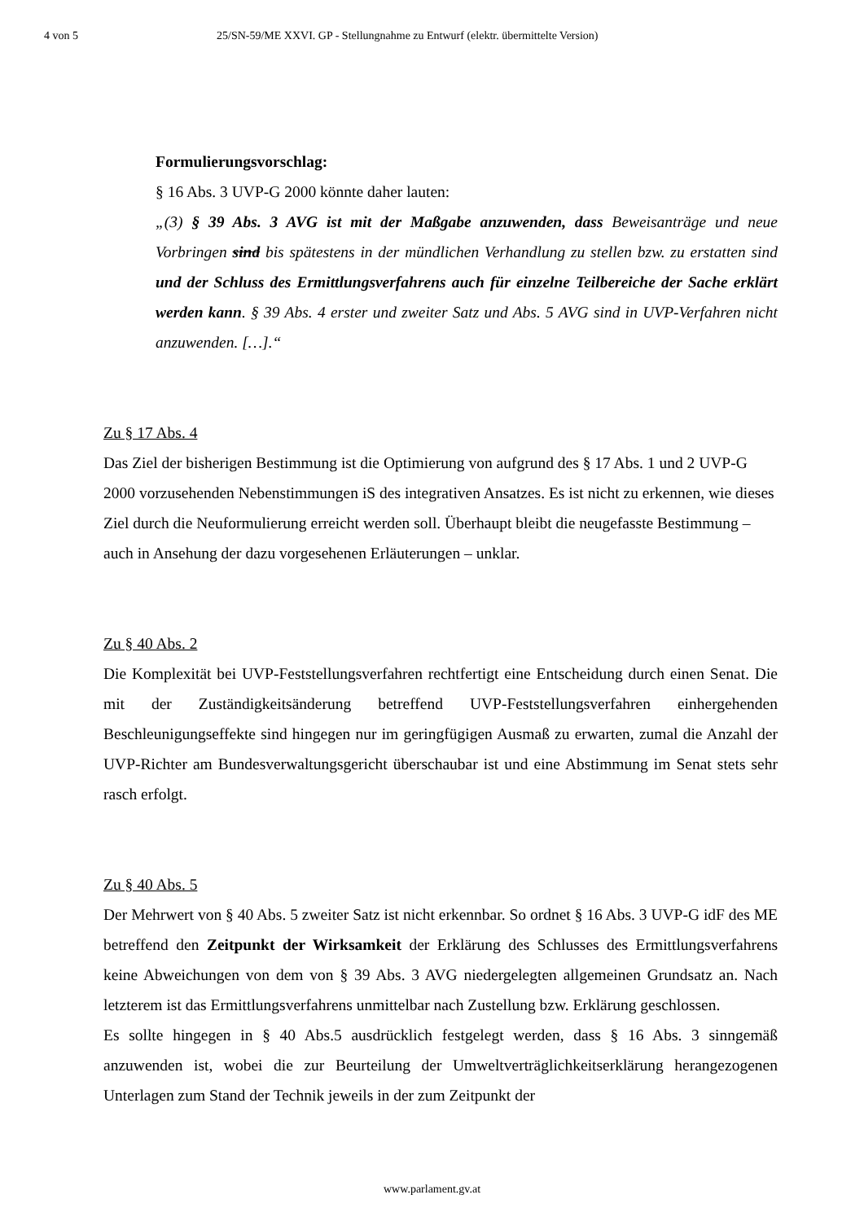4 von 5 25/SN-59/ME XXVI. GP - Stellungnahme zu Entwurf (elektr. übermittelte Version)
Formulierungsvorschlag:
§ 16 Abs. 3 UVP-G 2000 könnte daher lauten:
„(3) § 39 Abs. 3 AVG ist mit der Maßgabe anzuwenden, dass Beweisanträge und neue Vorbringen sind bis spätestens in der mündlichen Verhandlung zu stellen bzw. zu erstatten sind und der Schluss des Ermittlungsverfahrens auch für einzelne Teilbereiche der Sache erklärt werden kann. § 39 Abs. 4 erster und zweiter Satz und Abs. 5 AVG sind in UVP-Verfahren nicht anzuwenden. […].“
Zu § 17 Abs. 4
Das Ziel der bisherigen Bestimmung ist die Optimierung von aufgrund des § 17 Abs. 1 und 2 UVP-G 2000 vorzusehenden Nebenstimmungen iS des integrativen Ansatzes. Es ist nicht zu erkennen, wie dieses Ziel durch die Neuformulierung erreicht werden soll. Überhaupt bleibt die neugefasste Bestimmung – auch in Ansehung der dazu vorgesehenen Erläuterungen – unklar.
Zu § 40 Abs. 2
Die Komplexität bei UVP-Feststellungsverfahren rechtfertigt eine Entscheidung durch einen Senat. Die mit der Zuständigkeitsänderung betreffend UVP-Feststellungsverfahren einhergehenden Beschleunigungseffekte sind hingegen nur im geringfügigen Ausmaß zu erwarten, zumal die Anzahl der UVP-Richter am Bundesverwaltungsgericht überschaubar ist und eine Abstimmung im Senat stets sehr rasch erfolgt.
Zu § 40 Abs. 5
Der Mehrwert von § 40 Abs. 5 zweiter Satz ist nicht erkennbar. So ordnet § 16 Abs. 3 UVP-G idF des ME betreffend den Zeitpunkt der Wirksamkeit der Erklärung des Schlusses des Ermittlungsverfahrens keine Abweichungen von dem von § 39 Abs. 3 AVG niedergelegten allgemeinen Grundsatz an. Nach letzterem ist das Ermittlungsverfahrens unmittelbar nach Zustellung bzw. Erklärung geschlossen.
Es sollte hingegen in § 40 Abs.5 ausdrücklich festgelegt werden, dass § 16 Abs. 3 sinngemäß anzuwenden ist, wobei die zur Beurteilung der Umweltverträglichkeitserklärung herangezogenen Unterlagen zum Stand der Technik jeweils in der zum Zeitpunkt der
www.parlament.gv.at